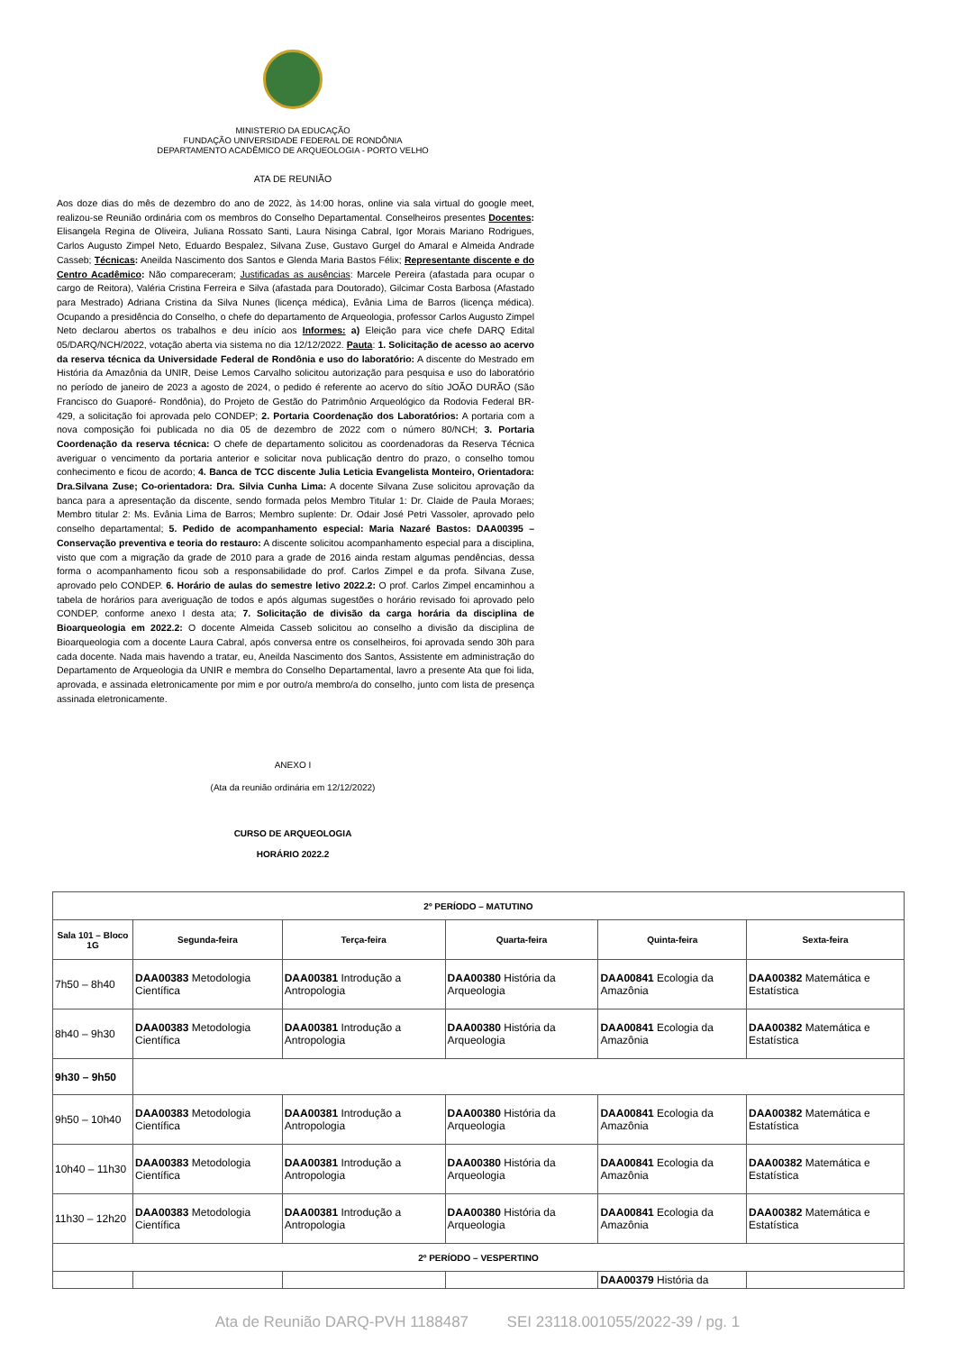MINISTERIO DA EDUCAÇÃO
FUNDAÇÃO UNIVERSIDADE FEDERAL DE RONDÔNIA
DEPARTAMENTO ACADÊMICO DE ARQUEOLOGIA - PORTO VELHO
ATA DE REUNIÃO
Aos doze dias do mês de dezembro do ano de 2022, às 14:00 horas, online via sala virtual do google meet, realizou-se Reunião ordinária com os membros do Conselho Departamental. Conselheiros presentes Docentes: Elisangela Regina de Oliveira, Juliana Rossato Santi, Laura Nisinga Cabral, Igor Morais Mariano Rodrigues, Carlos Augusto Zimpel Neto, Eduardo Bespalez, Silvana Zuse, Gustavo Gurgel do Amaral e Almeida Andrade Casseb; Técnicas: Aneilda Nascimento dos Santos e Glenda Maria Bastos Félix; Representante discente e do Centro Acadêmico: Não compareceram; Justificadas as ausências: Marcele Pereira (afastada para ocupar o cargo de Reitora), Valéria Cristina Ferreira e Silva (afastada para Doutorado), Gilcimar Costa Barbosa (Afastado para Mestrado) Adriana Cristina da Silva Nunes (licença médica), Evânia Lima de Barros (licença médica). Ocupando a presidência do Conselho, o chefe do departamento de Arqueologia, professor Carlos Augusto Zimpel Neto declarou abertos os trabalhos e deu início aos Informes: a) Eleição para vice chefe DARQ Edital 05/DARQ/NCH/2022, votação aberta via sistema no dia 12/12/2022. Pauta: 1. Solicitação de acesso ao acervo da reserva técnica da Universidade Federal de Rondônia e uso do laboratório: A discente do Mestrado em História da Amazônia da UNIR, Deise Lemos Carvalho solicitou autorização para pesquisa e uso do laboratório no período de janeiro de 2023 a agosto de 2024, o pedido é referente ao acervo do sítio JOÃO DURÃO (São Francisco do Guaporé- Rondônia), do Projeto de Gestão do Patrimônio Arqueológico da Rodovia Federal BR-429, a solicitação foi aprovada pelo CONDEP; 2. Portaria Coordenação dos Laboratórios: A portaria com a nova composição foi publicada no dia 05 de dezembro de 2022 com o número 80/NCH; 3. Portaria Coordenação da reserva técnica: O chefe de departamento solicitou as coordenadoras da Reserva Técnica averiguar o vencimento da portaria anterior e solicitar nova publicação dentro do prazo, o conselho tomou conhecimento e ficou de acordo; 4. Banca de TCC discente Julia Leticia Evangelista Monteiro, Orientadora: Dra.Silvana Zuse; Co-orientadora: Dra. Silvia Cunha Lima: A docente Silvana Zuse solicitou aprovação da banca para a apresentação da discente, sendo formada pelos Membro Titular 1: Dr. Claide de Paula Moraes; Membro titular 2: Ms. Evânia Lima de Barros; Membro suplente: Dr. Odair José Petri Vassoler, aprovado pelo conselho departamental; 5. Pedido de acompanhamento especial: Maria Nazaré Bastos: DAA00395 –Conservação preventiva e teoria do restauro: A discente solicitou acompanhamento especial para a disciplina, visto que com a migração da grade de 2010 para a grade de 2016 ainda restam algumas pendências, dessa forma o acompanhamento ficou sob a responsabilidade do prof. Carlos Zimpel e da profa. Silvana Zuse, aprovado pelo CONDEP. 6. Horário de aulas do semestre letivo 2022.2: O prof. Carlos Zimpel encaminhou a tabela de horários para averiguação de todos e após algumas sugestões o horário revisado foi aprovado pelo CONDEP, conforme anexo I desta ata; 7. Solicitação de divisão da carga horária da disciplina de Bioarqueologia em 2022.2: O docente Almeida Casseb solicitou ao conselho a divisão da disciplina de Bioarqueologia com a docente Laura Cabral, após conversa entre os conselheiros, foi aprovada sendo 30h para cada docente. Nada mais havendo a tratar, eu, Aneilda Nascimento dos Santos, Assistente em administração do Departamento de Arqueologia da UNIR e membra do Conselho Departamental, lavro a presente Ata que foi lida, aprovada, e assinada eletronicamente por mim e por outro/a membro/a do conselho, junto com lista de presença assinada eletronicamente.
ANEXO I
(Ata da reunião ordinária em 12/12/2022)
CURSO DE ARQUEOLOGIA
HORÁRIO 2022.2
| 2º PERÍODO – MATUTINO | | | | | |
| --- | --- | --- | --- | --- | --- |
| Sala 101 – Bloco 1G | Segunda-feira | Terça-feira | Quarta-feira | Quinta-feira | Sexta-feira |
| 7h50 – 8h40 | DAA00383 Metodologia Científica | DAA00381 Introdução a Antropologia | DAA00380 História da Arqueologia | DAA00841 Ecologia da Amazônia | DAA00382 Matemática e Estatística |
| 8h40 – 9h30 | DAA00383 Metodologia Científica | DAA00381 Introdução a Antropologia | DAA00380 História da Arqueologia | DAA00841 Ecologia da Amazônia | DAA00382 Matemática e Estatística |
| 9h30 – 9h50 | | | | | |
| 9h50 – 10h40 | DAA00383 Metodologia Científica | DAA00381 Introdução a Antropologia | DAA00380 História da Arqueologia | DAA00841 Ecologia da Amazônia | DAA00382 Matemática e Estatística |
| 10h40 – 11h30 | DAA00383 Metodologia Científica | DAA00381 Introdução a Antropologia | DAA00380 História da Arqueologia | DAA00841 Ecologia da Amazônia | DAA00382 Matemática e Estatística |
| 11h30 – 12h20 | DAA00383 Metodologia Científica | DAA00381 Introdução a Antropologia | DAA00380 História da Arqueologia | DAA00841 Ecologia da Amazônia | DAA00382 Matemática e Estatística |
| 2º PERÍODO – VESPERTINO | | | | | |
| | | | | DAA00379 História da | |
Ata de Reunião DARQ-PVH 1188487 SEI 23118.001055/2022-39 / pg. 1